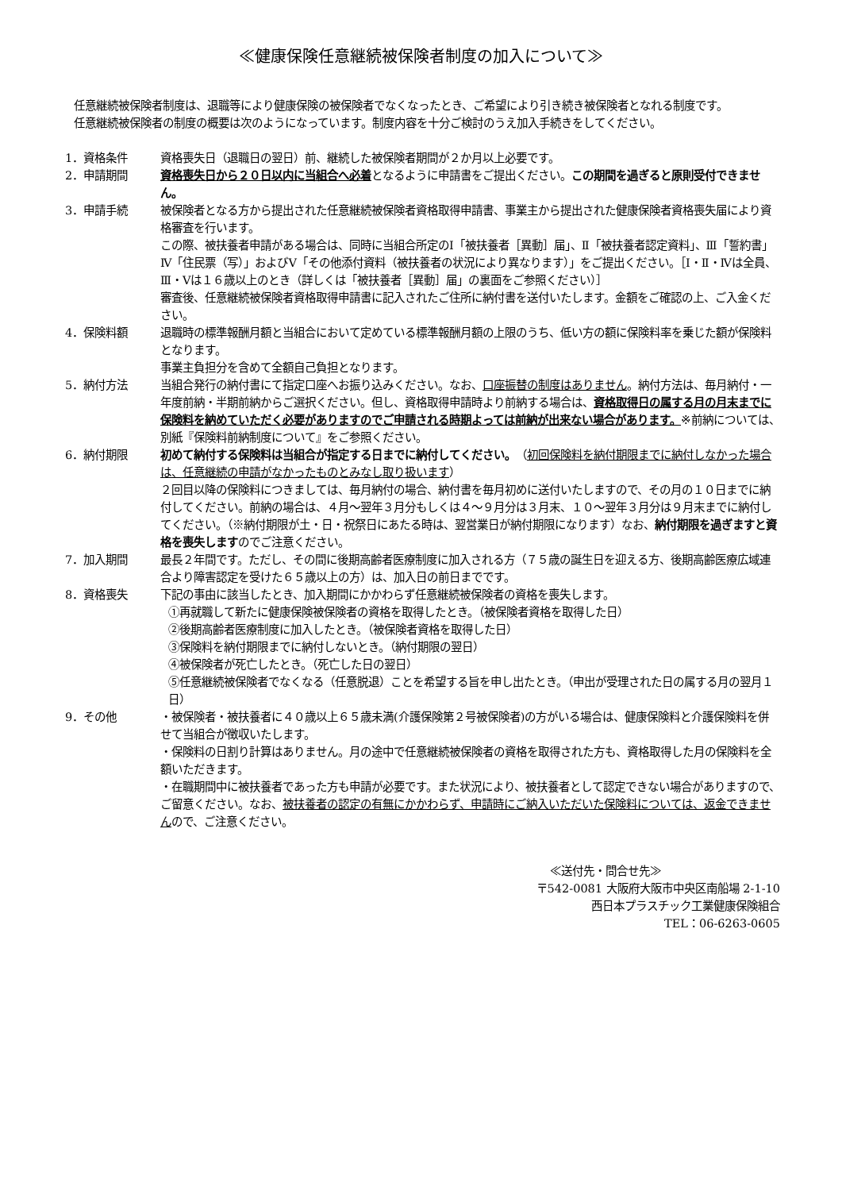≪健康保険任意継続被保険者制度の加入について≫
任意継続被保険者制度は、退職等により健康保険の被保険者でなくなったとき、ご希望により引き続き被保険者となれる制度です。
任意継続被保険者の制度の概要は次のようになっています。制度内容を十分ご検討のうえ加入手続きをしてください。
1．資格条件 資格喪失日（退職日の翌日）前、継続した被保険者期間が２か月以上必要です。
2．申請期間 資格喪失日から２０日以内に当組合へ必着となるように申請書をご提出ください。この期間を過ぎると原則受付できません。
3．申請手続 被保険者となる方から提出された任意継続被保険者資格取得申請書、事業主から提出された健康保険者資格喪失届により資格審査を行います。
この際、被扶養者申請がある場合は、同時に当組合所定のⅠ「被扶養者［異動］届」、Ⅱ「被扶養者認定資料」、Ⅲ「誓約書」Ⅳ「住民票（写）」およびⅤ「その他添付資料（被扶養者の状況により異なります）」をご提出ください。［Ⅰ・Ⅱ・Ⅳは全員、Ⅲ・Ⅴは１６歳以上のとき（詳しくは「被扶養者［異動］届」の裏面をご参照ください）］
審査後、任意継続被保険者資格取得申請書に記入されたご住所に納付書を送付いたします。金額をご確認の上、ご入金ください。
4．保険料額 退職時の標準報酬月額と当組合において定めている標準報酬月額の上限のうち、低い方の額に保険料率を乗じた額が保険料となります。
事業主負担分を含めて全額自己負担となります。
5．納付方法 当組合発行の納付書にて指定口座へお振り込みください。なお、口座振替の制度はありません。納付方法は、毎月納付・一年度前納・半期前納からご選択ください。但し、資格取得申請時より前納する場合は、資格取得日の属する月の月末までに保険料を納めていただく必要がありますのでご申請される時期よっては前納が出来ない場合があります。※前納については、別紙『保険料前納制度について』をご参照ください。
6．納付期限 初めて納付する保険料は当組合が指定する日までに納付してください。（初回保険料を納付期限までに納付しなかった場合は、任意継続の申請がなかったものとみなし取り扱います）
２回目以降の保険料につきましては、毎月納付の場合、納付書を毎月初めに送付いたしますので、その月の１０日までに納付してください。前納の場合は、４月～翌年３月分もしくは４～９月分は３月末、１０～翌年３月分は９月末までに納付してください。（※納付期限が土・日・祝祭日にあたる時は、翌営業日が納付期限になります）なお、納付期限を過ぎますと資格を喪失しますのでご注意ください。
7．加入期間 最長２年間です。ただし、その間に後期高齢者医療制度に加入される方（７５歳の誕生日を迎える方、後期高齢医療広域連合より障害認定を受けた６５歳以上の方）は、加入日の前日までです。
8．資格喪失 下記の事由に該当したとき、加入期間にかかわらず任意継続被保険者の資格を喪失します。
①再就職して新たに健康保険被保険者の資格を取得したとき。（被保険者資格を取得した日）
②後期高齢者医療制度に加入したとき。（被保険者資格を取得した日）
③保険料を納付期限までに納付しないとき。（納付期限の翌日）
④被保険者が死亡したとき。（死亡した日の翌日）
⑤任意継続被保険者でなくなる（任意脱退）ことを希望する旨を申し出たとき。（申出が受理された日の属する月の翌月１日）
9．その他 ・被保険者・被扶養者に４０歳以上６５歳未満(介護保険第２号被保険者)の方がいる場合は、健康保険料と介護保険料を併せて当組合が徴収いたします。
・保険料の日割り計算はありません。月の途中で任意継続被保険者の資格を取得された方も、資格取得した月の保険料を全額いただきます。
・在職期間中に被扶養者であった方も申請が必要です。また状況により、被扶養者として認定できない場合がありますので、ご留意ください。なお、被扶養者の認定の有無にかかわらず、申請時にご納入いただいた保険料については、返金できませんので、ご注意ください。
≪送付先・問合せ先≫
〒542-0081 大阪府大阪市中央区南船場 2-1-10
西日本プラスチック工業健康保険組合
TEL：06-6263-0605